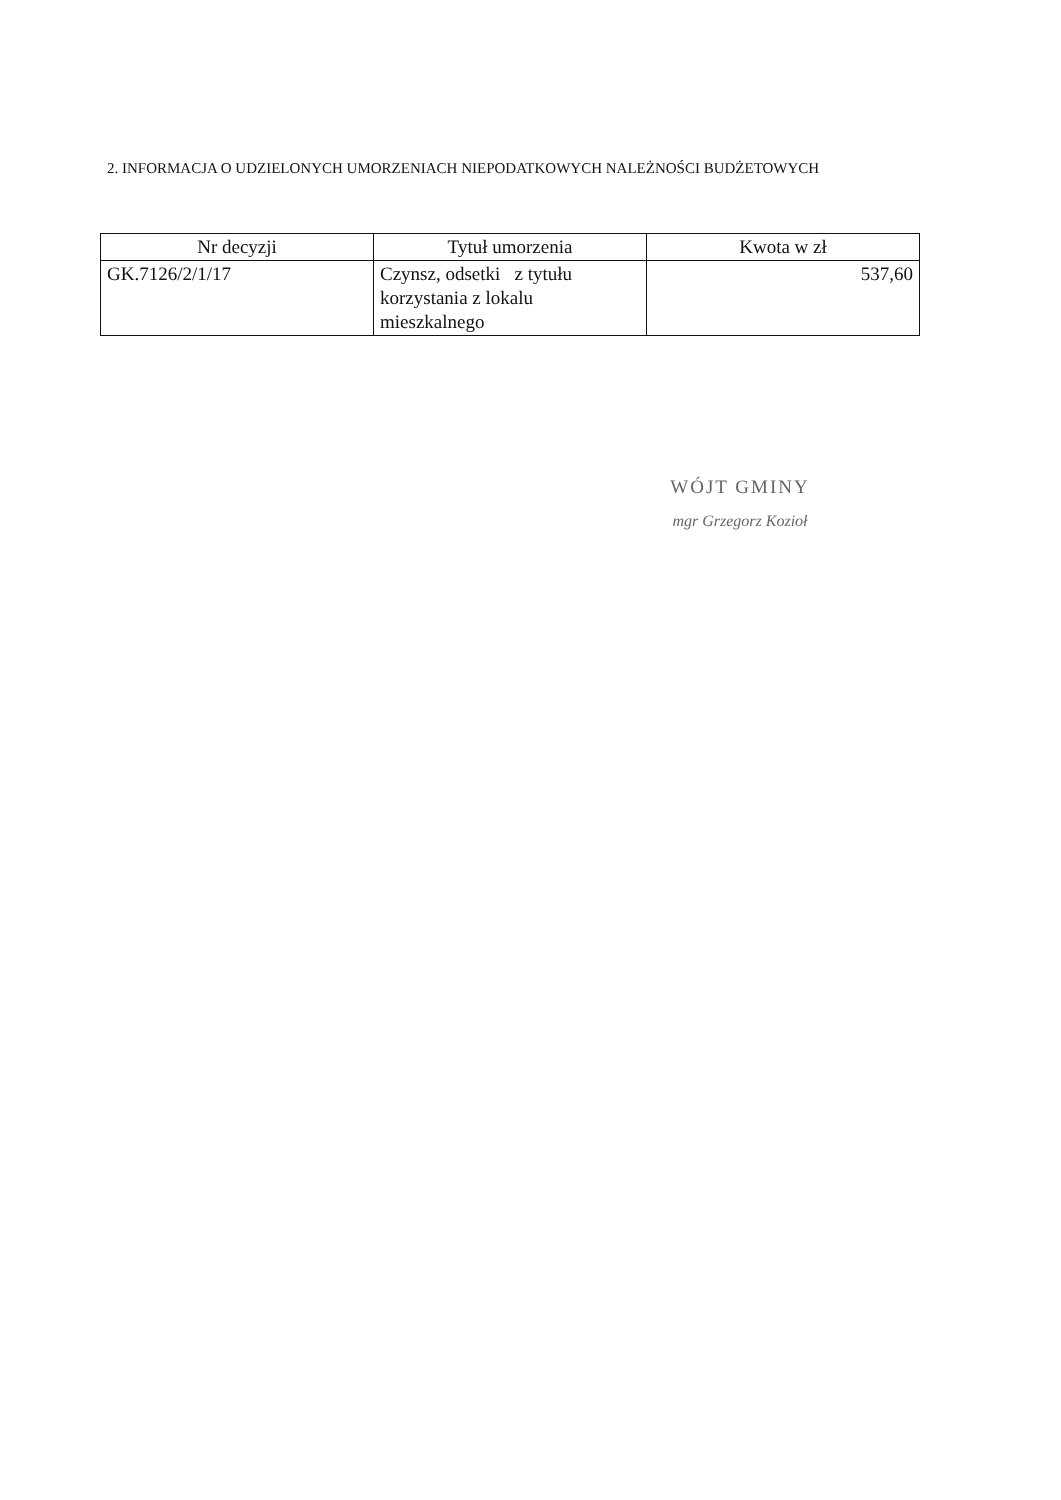2. INFORMACJA O UDZIELONYCH UMORZENIACH NIEPODATKOWYCH NALEŻNOŚCI BUDŻETOWYCH
| Nr decyzji | Tytuł umorzenia | Kwota w zł |
| --- | --- | --- |
| GK.7126/2/1/17 | Czynsz, odsetki z tytułu korzystania z lokalu mieszkalnego | 537,60 |
WÓJT GMINY
mgr Grzegorz Kozioł